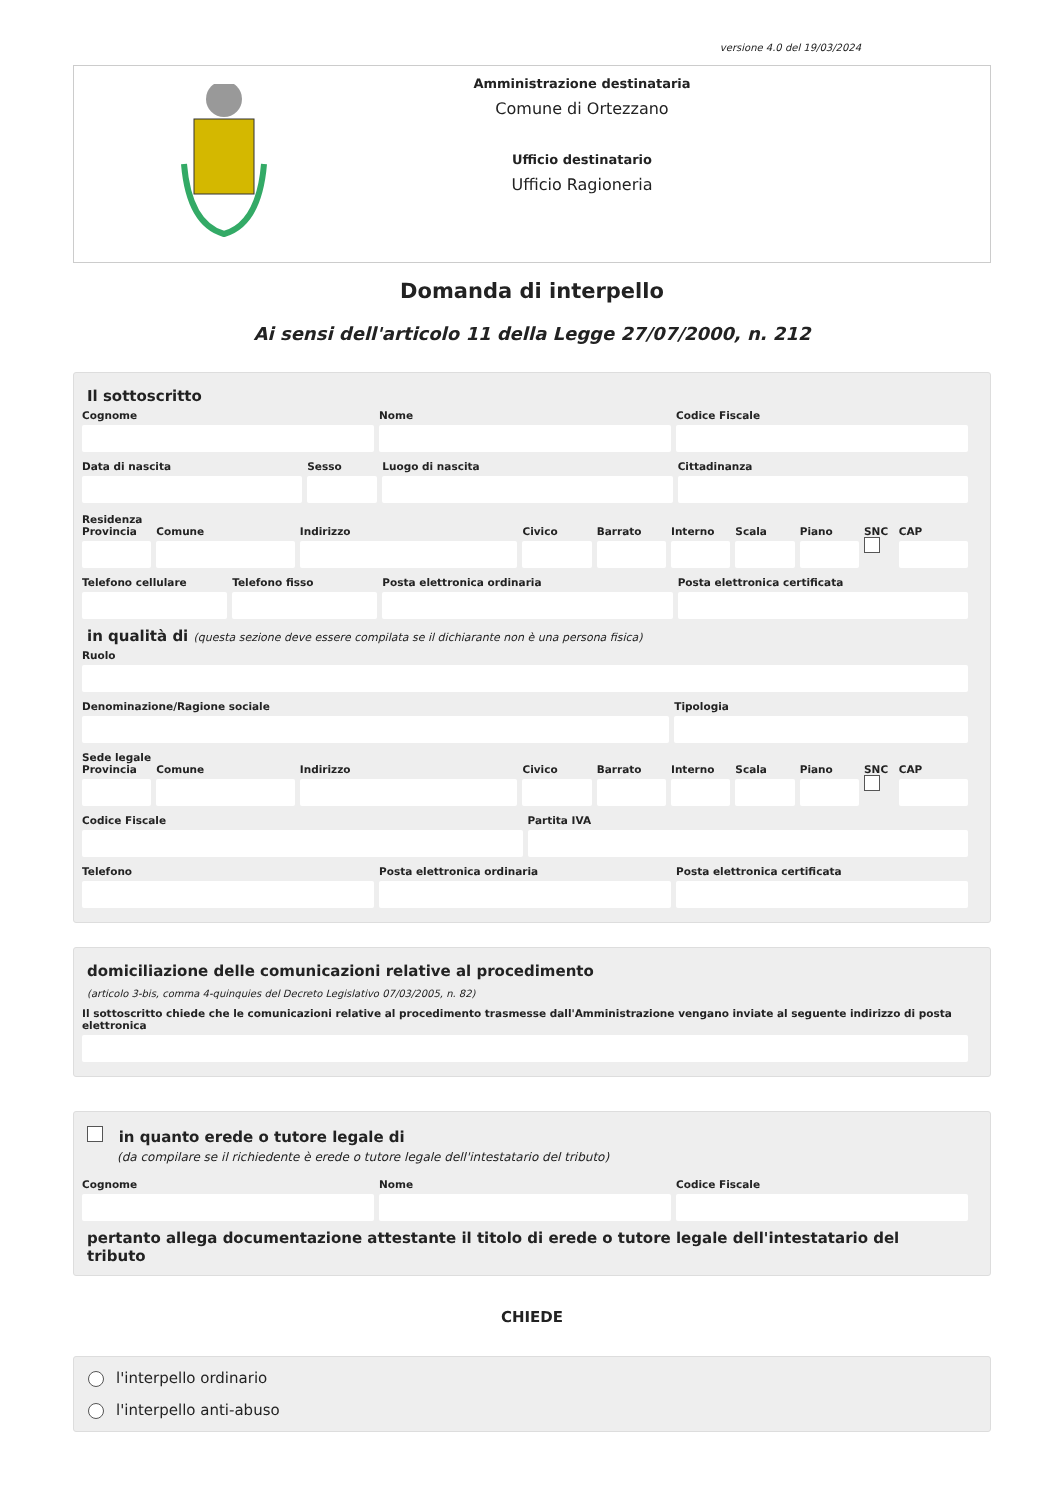versione 4.0 del 19/03/2024
Amministrazione destinataria
Comune di Ortezzano
Ufficio destinatario
Ufficio Ragioneria
Domanda di interpello
Ai sensi dell'articolo 11 della Legge 27/07/2000, n. 212
Il sottoscritto
Cognome Nome Codice Fiscale
Data di nascita Sesso Luogo di nascita Cittadinanza
Residenza
Provincia Comune Indirizzo Civico Barrato Interno Scala Piano SNC CAP
Telefono cellulare Telefono fisso Posta elettronica ordinaria Posta elettronica certificata
in qualità di (questa sezione deve essere compilata se il dichiarante non è una persona fisica)
Ruolo
Denominazione/Ragione sociale Tipologia
Sede legale
Provincia Comune Indirizzo Civico Barrato Interno Scala Piano SNC CAP
Codice Fiscale Partita IVA
Telefono Posta elettronica ordinaria Posta elettronica certificata
domiciliazione delle comunicazioni relative al procedimento
(articolo 3-bis, comma 4-quinquies del Decreto Legislativo 07/03/2005, n. 82)
Il sottoscritto chiede che le comunicazioni relative al procedimento trasmesse dall'Amministrazione vengano inviate al seguente indirizzo di posta elettronica
in quanto erede o tutore legale di
(da compilare se il richiedente è erede o tutore legale dell'intestatario del tributo)
Cognome Nome Codice Fiscale
pertanto allega documentazione attestante il titolo di erede o tutore legale dell'intestatario del tributo
CHIEDE
l'interpello ordinario
l'interpello anti-abuso